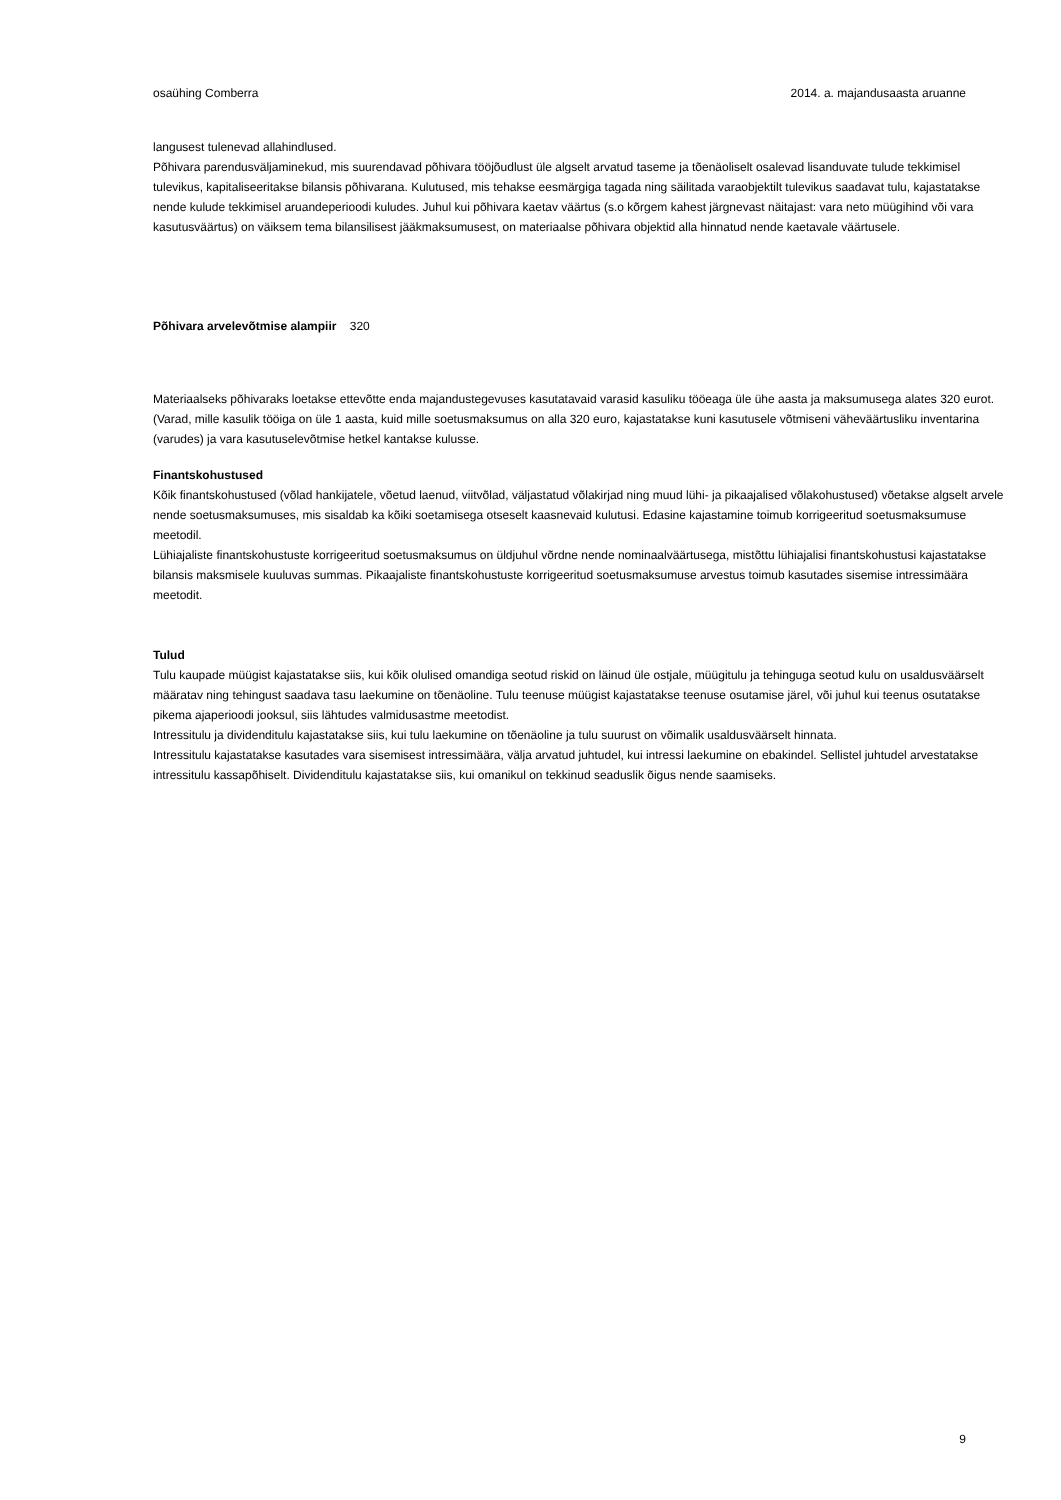osaühing Comberra 2014. a. majandusaasta aruanne
langusest tulenevad allahindlused.
Põhivara parendusväljaminekud, mis suurendavad põhivara tööjõudlust üle algselt arvatud taseme ja tõenäoliselt osalevad lisanduvate tulude tekkimisel tulevikus, kapitaliseeritakse bilansis põhivarana. Kulutused, mis tehakse eesmärgiga tagada ning säilitada varaobjektilt tulevikus saadavat tulu, kajastatakse nende kulude tekkimisel aruandeperioodi kuludes. Juhul kui põhivara kaetav väärtus (s.o kõrgem kahest järgnevast näitajast: vara neto müügihind või vara kasutusväärtus) on väiksem tema bilansilisest jääkmaksumusest, on materiaalse põhivara objektid alla hinnatud nende kaetavale väärtusele.
Põhivara arvelevõtmise alampiir 320
Materiaalseks põhivaraks loetakse ettevõtte enda majandustegevuses kasutatavaid varasid kasuliku tööeaga üle ühe aasta ja maksumusega alates 320 eurot. (Varad, mille kasulik tööiga on üle 1 aasta, kuid mille soetusmaksumus on alla 320 euro, kajastatakse kuni kasutusele võtmiseni väheväärtusliku inventarina (varudes) ja vara kasutuselevõtmise hetkel kantakse kulusse.
Finantskohustused
Kõik finantskohustused (võlad hankijatele, võetud laenud, viitvõlad, väljastatud võlakirjad ning muud lühi- ja pikaajalised võlakohustused) võetakse algselt arvele nende soetusmaksumuses, mis sisaldab ka kõiki soetamisega otseselt kaasnevaid kulutusi. Edasine kajastamine toimub korrigeeritud soetusmaksumuse meetodil.
Lühiajaliste finantskohustuste korrigeeritud soetusmaksumus on üldjuhul võrdne nende nominaalväärtusega, mistõttu lühiajalisi finantskohustusi kajastatakse bilansis maksmisele kuuluvas summas. Pikaajaliste finantskohustuste korrigeeritud soetusmaksumuse arvestus toimub kasutades sisemise intressimäära meetodit.
Tulud
Tulu kaupade müügist kajastatakse siis, kui kõik olulised omandiga seotud riskid on läinud üle ostjale, müügitulu ja tehinguga seotud kulu on usaldusväärselt määratav ning tehingust saadava tasu laekumine on tõenäoline. Tulu teenuse müügist kajastatakse teenuse osutamise järel, või juhul kui teenus osutatakse pikema ajaperioodi jooksul, siis lähtudes valmidusastme meetodist.
Intressitulu ja dividenditulu kajastatakse siis, kui tulu laekumine on tõenäoline ja tulu suurust on võimalik usaldusväärselt hinnata.
Intressitulu kajastatakse kasutades vara sisemisest intressimäära, välja arvatud juhtudel, kui intressi laekumine on ebakindel. Sellistel juhtudel arvestatakse intressitulu kassapõhiselt. Dividenditulu kajastatakse siis, kui omanikul on tekkinud seaduslik õigus nende saamiseks.
9